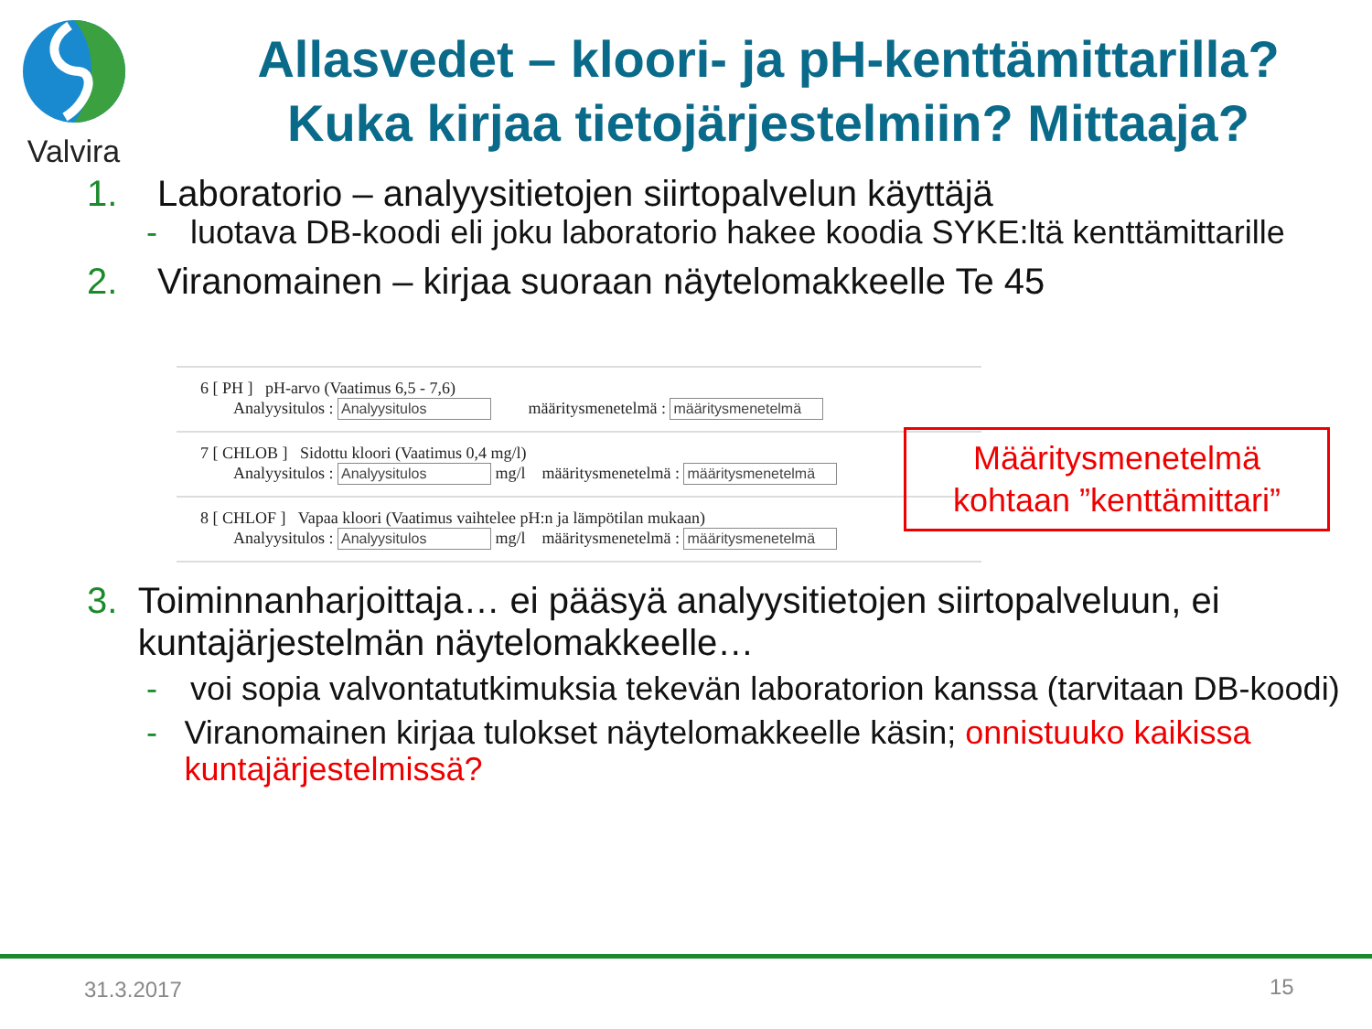Valvira
Allasvedet – kloori- ja pH-kenttämittarilla?
Kuka kirjaa tietojärjestelmiin? Mittaaja?
1. Laboratorio – analyysitietojen siirtopalvelun käyttäjä
- luotava DB-koodi eli joku laboratorio hakee koodia SYKE:ltä kenttämittarille
2. Viranomainen – kirjaa suoraan näytelomakkeelle Te 45
6 [ PH ] pH-arvo (Vaatimus 6,5 - 7,6)
Analyysitulos : Analyysitulos määritysmenetelmä : määritysmenetelmä
7 [ CHLOB ] Sidottu kloori (Vaatimus 0,4 mg/l)
Analyysitulos : Analyysitulos mg/l määritysmenetelmä : määritysmenetelmä
8 [ CHLOF ] Vapaa kloori (Vaatimus vaihtelee pH:n ja lämpötilan mukaan)
Analyysitulos : Analyysitulos mg/l määritysmenetelmä : määritysmenetelmä
Määritysmenetelmä
kohtaan ”kenttämittari”
3. Toiminnanharjoittaja… ei pääsyä analyysitietojen siirtopalveluun, ei kuntajärjestelmän näytelomakkeelle…
- voi sopia valvontatutkimuksia tekevän laboratorion kanssa (tarvitaan DB-koodi)
- Viranomainen kirjaa tulokset näytelomakkeelle käsin; onnistuuko kaikissa kuntajärjestelmissä?
31.3.2017 15